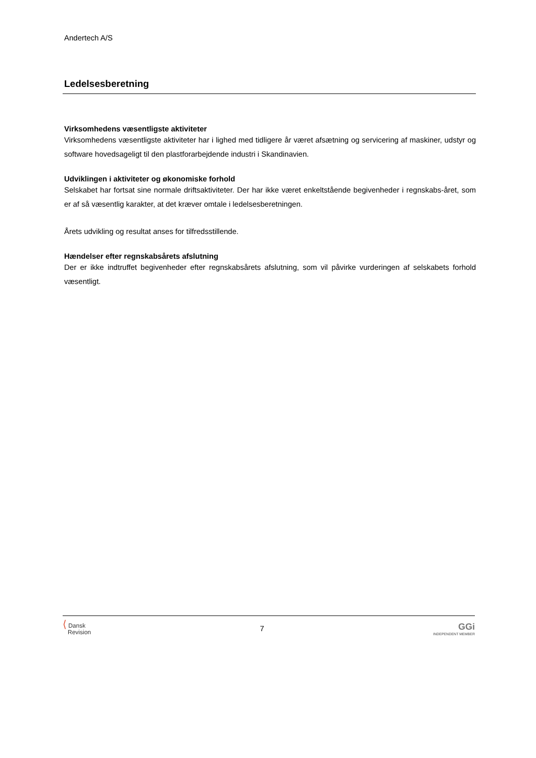Andertech A/S
Ledelsesberetning
Virksomhedens væsentligste aktiviteter
Virksomhedens væsentligste aktiviteter har i lighed med tidligere år været afsætning og servicering af maskiner, udstyr og software hovedsageligt til den plastforarbejdende industri i Skandinavien.
Udviklingen i aktiviteter og økonomiske forhold
Selskabet har fortsat sine normale driftsaktiviteter. Der har ikke været enkeltstående begivenheder i regnskabs-året, som er af så væsentlig karakter, at det kræver omtale i ledelsesberetningen.
Årets udvikling og resultat anses for tilfredsstillende.
Hændelser efter regnskabsårets afslutning
Der er ikke indtruffet begivenheder efter regnskabsårets afslutning, som vil påvirke vurderingen af selskabets forhold væsentligt.
⟨ Dansk
Revision
7
GGi
INDEPENDENT MEMBER